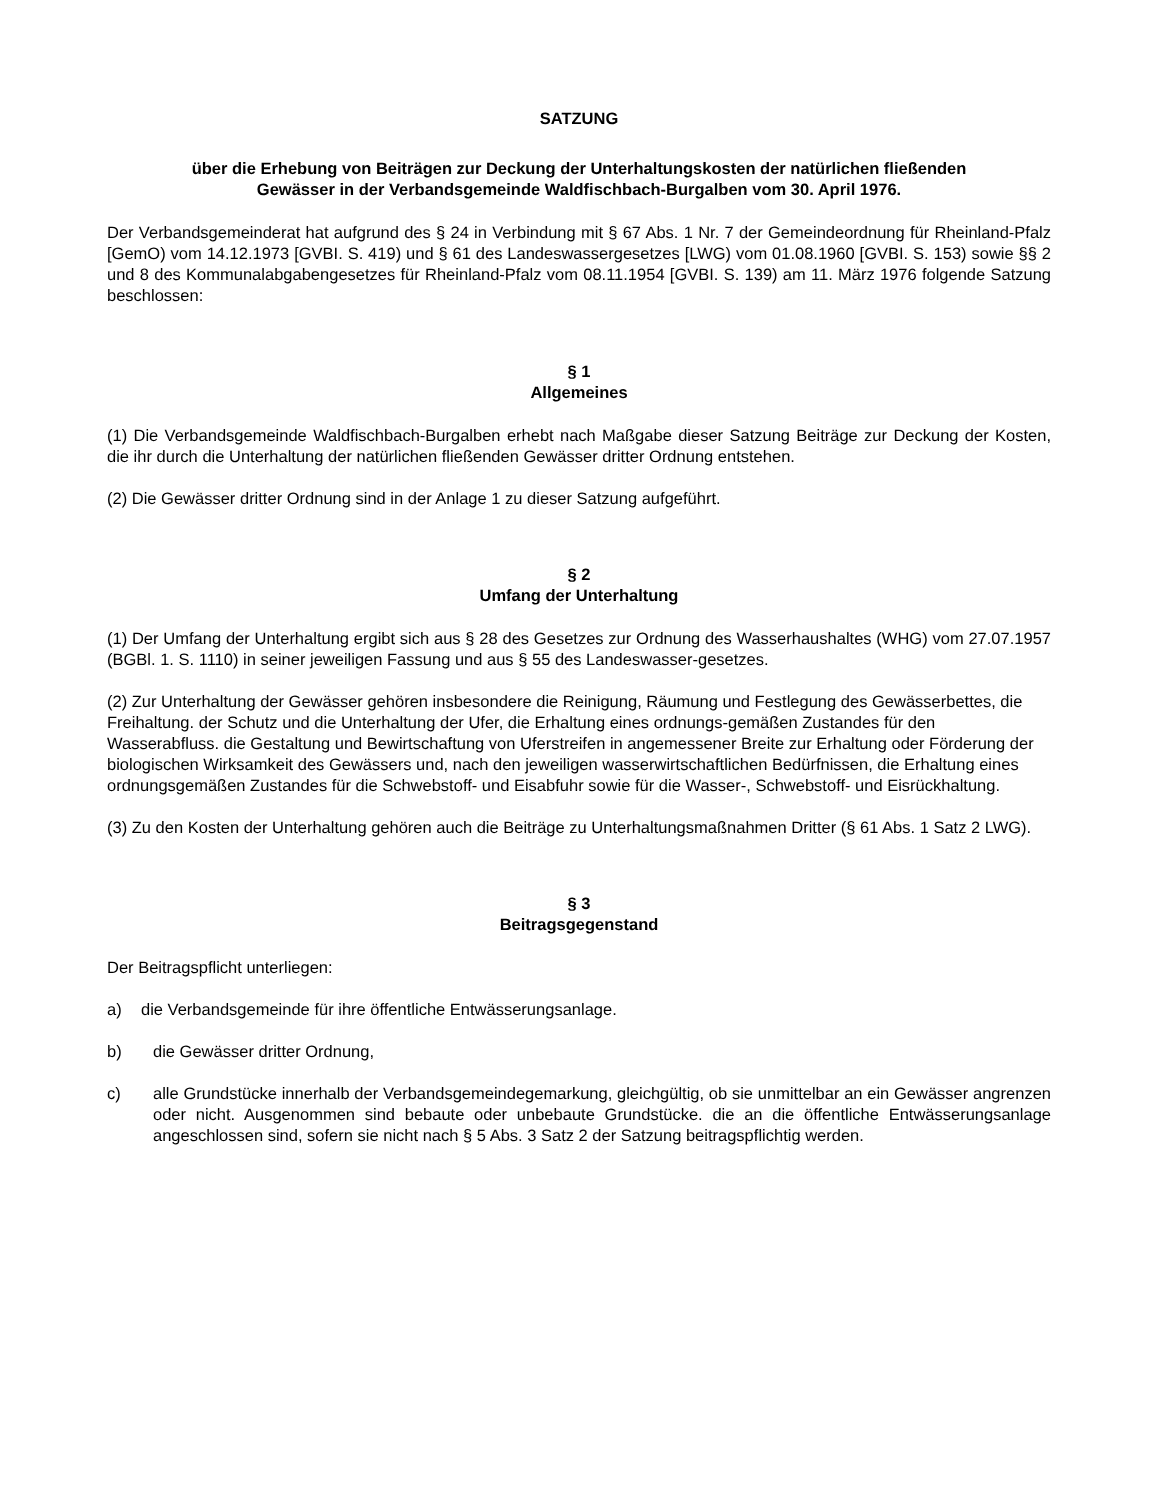SATZUNG
über die Erhebung von Beiträgen zur Deckung der Unterhaltungskosten der natürlichen fließenden
Gewässer in der Verbandsgemeinde Waldfischbach-Burgalben vom 30. April 1976.
Der Verbandsgemeinderat hat aufgrund des § 24 in Verbindung mit § 67 Abs. 1 Nr. 7 der Gemeindeordnung für Rheinland-Pfalz [GemO) vom 14.12.1973 [GVBI. S. 419) und § 61 des Landeswassergesetzes [LWG) vom 01.08.1960 [GVBI. S. 153) sowie §§ 2 und 8 des Kommunalabgabengesetzes für Rheinland-Pfalz vom 08.11.1954 [GVBI. S. 139) am 11. März 1976 folgende Satzung beschlossen:
§ 1
Allgemeines
(1) Die Verbandsgemeinde Waldfischbach-Burgalben erhebt nach Maßgabe dieser Satzung Beiträge zur Deckung der Kosten, die ihr durch die Unterhaltung der natürlichen fließenden Gewässer dritter Ordnung entstehen.
(2) Die Gewässer dritter Ordnung sind in der Anlage 1 zu dieser Satzung aufgeführt.
§ 2
Umfang der Unterhaltung
(1) Der Umfang der Unterhaltung ergibt sich aus § 28 des Gesetzes zur Ordnung des Wasserhaushaltes (WHG) vom 27.07.1957 (BGBl. 1. S. 1110) in seiner jeweiligen Fassung und aus § 55 des Landeswasser-gesetzes.
(2) Zur Unterhaltung der Gewässer gehören insbesondere die Reinigung, Räumung und Festlegung des Gewässerbettes, die Freihaltung. der Schutz und die Unterhaltung der Ufer, die Erhaltung eines ordnungs-gemäßen Zustandes für den Wasserabfluss. die Gestaltung und Bewirtschaftung von Uferstreifen in angemessener Breite zur Erhaltung oder Förderung der biologischen Wirksamkeit des Gewässers und, nach den jeweiligen wasserwirtschaftlichen Bedürfnissen, die Erhaltung eines ordnungsgemäßen Zustandes für die Schwebstoff- und Eisabfuhr sowie für die Wasser-, Schwebstoff- und Eisrückhaltung.
(3) Zu den Kosten der Unterhaltung gehören auch die Beiträge zu Unterhaltungsmaßnahmen Dritter (§ 61 Abs. 1 Satz 2 LWG).
§ 3
Beitragsgegenstand
Der Beitragspflicht unterliegen:
a) die Verbandsgemeinde für ihre öffentliche Entwässerungsanlage.
b) die Gewässer dritter Ordnung,
c) alle Grundstücke innerhalb der Verbandsgemeindegemarkung, gleichgültig, ob sie unmittelbar an ein Gewässer angrenzen oder nicht. Ausgenommen sind bebaute oder unbebaute Grundstücke. die an die öffentliche Entwässerungsanlage angeschlossen sind, sofern sie nicht nach § 5 Abs. 3 Satz 2 der Satzung beitragspflichtig werden.